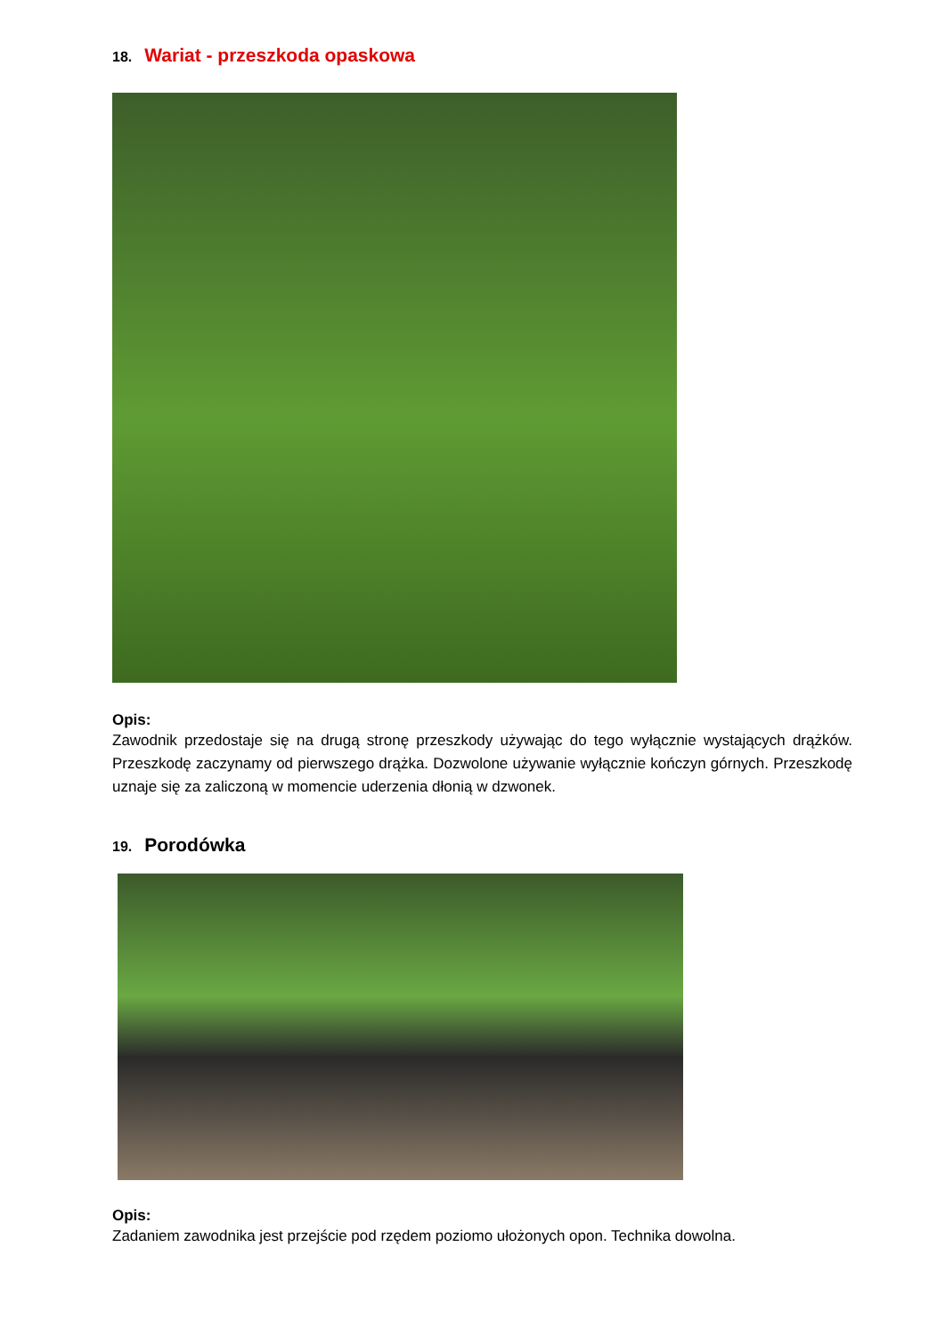18. Wariat - przeszkoda opaskowa
Opis:
Zawodnik przedostaje się na drugą stronę przeszkody używając do tego wyłącznie wystających drążków. Przeszkodę zaczynamy od pierwszego drążka. Dozwolone używanie wyłącznie kończyn górnych. Przeszkodę uznaje się za zaliczoną w momencie uderzenia dłonią w dzwonek.
19. Porodówka
Opis:
Zadaniem zawodnika jest przejście pod rzędem poziomo ułożonych opon. Technika dowolna.